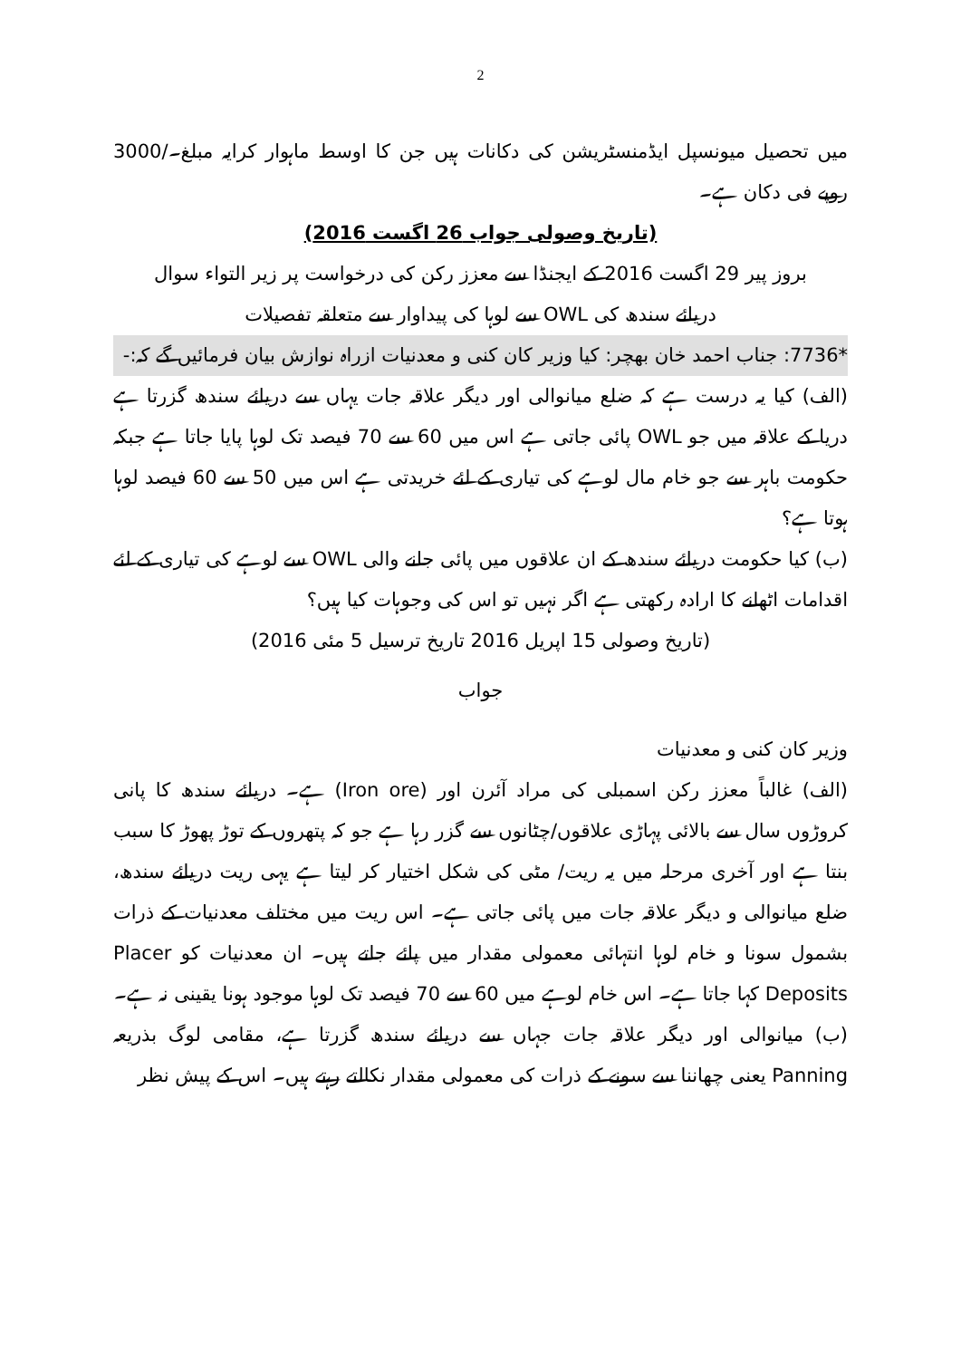2
میں تحصیل میونسپل ایڈمنسٹریشن کی دکانات ہیں جن کا اوسط ماہوار کرایہ مبلغ۔/3000 روپے فی دکان ہے۔
(تاریخ وصولی جواب 26 اگست 2016)
بروز پیر 29 اگست 2016 کے ایجنڈا سے معزز رکن کی درخواست پر زیر التواء سوال
دریائے سندھ کی OWL سے لوہا کی پیداوار سے متعلقہ تفصیلات
*7736: جناب احمد خان بھچر: کیا وزیر کان کنی و معدنیات ازراہ نوازش بیان فرمائیں گے کہ:-
(الف) کیا یہ درست ہے کہ ضلع میانوالی اور دیگر علاقہ جات یہاں سے دریائے سندھ گزرتا ہے دریا کے علاقہ میں جو OWL پائی جاتی ہے اس میں 60 سے 70 فیصد تک لوہا پایا جاتا ہے جبکہ حکومت باہر سے جو خام مال لوہے کی تیاری کے لئے خریدتی ہے اس میں 50 سے 60 فیصد لوہا ہوتا ہے؟
(ب) کیا حکومت دریائے سندھ کے ان علاقوں میں پائی جانے والی OWL سے لوہے کی تیاری کے لئے اقدامات اٹھانے کا ارادہ رکھتی ہے اگر نہیں تو اس کی وجوہات کیا ہیں؟
(تاریخ وصولی 15 اپریل 2016 تاریخ ترسیل 5 مئی 2016)
جواب
وزیر کان کنی و معدنیات
(الف) غالباً معزز رکن اسمبلی کی مراد آئرن اور (Iron ore) ہے۔ دریائے سندھ کا پانی کروڑوں سال سے بالائی پہاڑی علاقوں/چٹانوں سے گزر رہا ہے جو کہ پتھروں کے توڑ پھوڑ کا سبب بنتا ہے اور آخری مرحلہ میں یہ ریت/ مٹی کی شکل اختیار کر لیتا ہے یہی ریت دریائے سندھ، ضلع میانوالی و دیگر علاقہ جات میں پائی جاتی ہے۔ اس ریت میں مختلف معدنیات کے ذرات بشمول سونا و خام لوہا انتہائی معمولی مقدار میں پائے جاتے ہیں۔ ان معدنیات کو Placer Deposits کہا جاتا ہے۔ اس خام لوہے میں 60 سے 70 فیصد تک لوہا موجود ہونا یقینی نہ ہے۔
(ب) میانوالی اور دیگر علاقہ جات جہاں سے دریائے سندھ گزرتا ہے، مقامی لوگ بذریعہ Panning یعنی چھاننا سے سونے کے ذرات کی معمولی مقدار نکالتے رہتے ہیں۔ اس کے پیش نظر